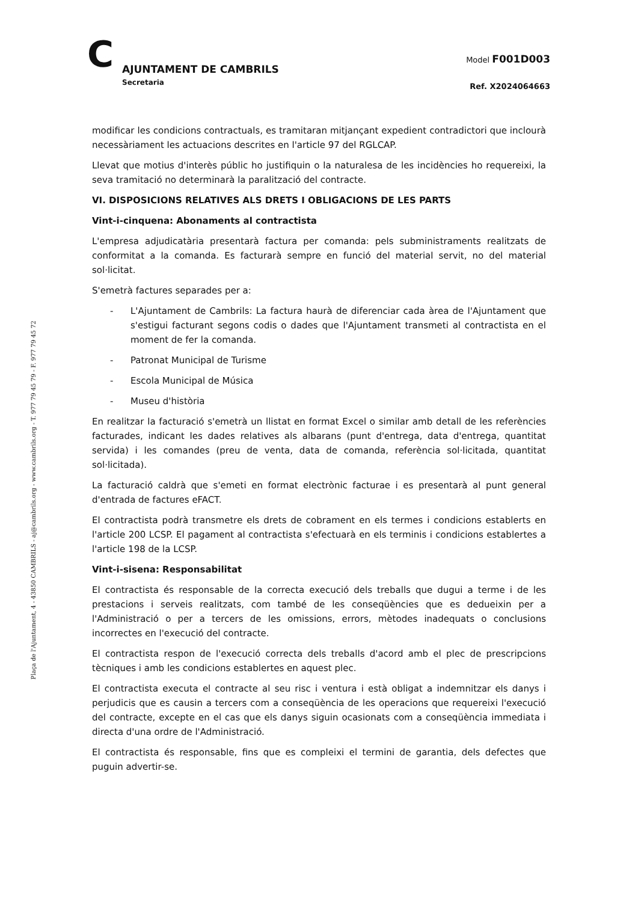C AJUNTAMENT DE CAMBRILS
Secretaria
Model F001D003
Ref. X2024064663
Plaça de l'Ajuntament, 4 - 43850 CAMBRILS - aj@cambrils.org - www.cambrils.org - T. 977 79 45 79 - F. 977 79 45 72
modificar les condicions contractuals, es tramitaran mitjançant expedient contradictori que inclourà necessàriament les actuacions descrites en l'article 97 del RGLCAP.
Llevat que motius d'interès públic ho justifiquin o la naturalesa de les incidències ho requereixi, la seva tramitació no determinarà la paralització del contracte.
VI. DISPOSICIONS RELATIVES ALS DRETS I OBLIGACIONS DE LES PARTS
Vint-i-cinquena: Abonaments al contractista
L'empresa adjudicatària presentarà factura per comanda: pels subministraments realitzats de conformitat a la comanda. Es facturarà sempre en funció del material servit, no del material sol·licitat.
S'emetrà factures separades per a:
- L'Ajuntament de Cambrils: La factura haurà de diferenciar cada àrea de l'Ajuntament que s'estigui facturant segons codis o dades que l'Ajuntament transmeti al contractista en el moment de fer la comanda.
- Patronat Municipal de Turisme
- Escola Municipal de Música
- Museu d'història
En realitzar la facturació s'emetrà un llistat en format Excel o similar amb detall de les referències facturades, indicant les dades relatives als albarans (punt d'entrega, data d'entrega, quantitat servida) i les comandes (preu de venta, data de comanda, referència sol·licitada, quantitat sol·licitada).
La facturació caldrà que s'emeti en format electrònic facturae i es presentarà al punt general d'entrada de factures eFACT.
El contractista podrà transmetre els drets de cobrament en els termes i condicions establerts en l'article 200 LCSP. El pagament al contractista s'efectuarà en els terminis i condicions establertes a l'article 198 de la LCSP.
Vint-i-sisena: Responsabilitat
El contractista és responsable de la correcta execució dels treballs que dugui a terme i de les prestacions i serveis realitzats, com també de les conseqüències que es dedueixin per a l'Administració o per a tercers de les omissions, errors, mètodes inadequats o conclusions incorrectes en l'execució del contracte.
El contractista respon de l'execució correcta dels treballs d'acord amb el plec de prescripcions tècniques i amb les condicions establertes en aquest plec.
El contractista executa el contracte al seu risc i ventura i està obligat a indemnitzar els danys i perjudicis que es causin a tercers com a conseqüència de les operacions que requereixi l'execució del contracte, excepte en el cas que els danys siguin ocasionats com a conseqüència immediata i directa d'una ordre de l'Administració.
El contractista és responsable, fins que es compleixi el termini de garantia, dels defectes que puguin advertir-se.